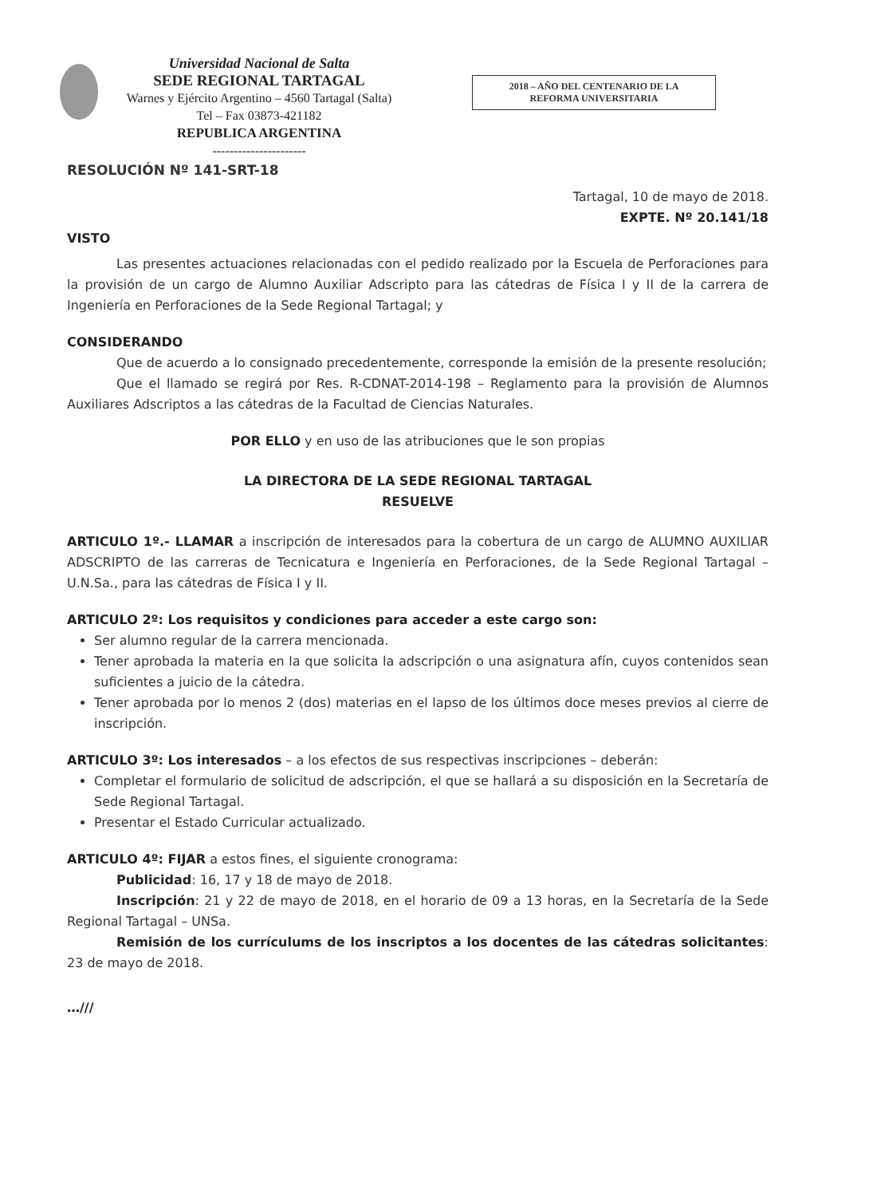Universidad Nacional de Salta
SEDE REGIONAL TARTAGAL
Warnes y Ejército Argentino – 4560 Tartagal (Salta)
Tel – Fax 03873-421182
REPUBLICA ARGENTINA
----------------------
2018 – AÑO DEL CENTENARIO DE LA
REFORMA UNIVERSITARIA
RESOLUCIÓN Nº 141-SRT-18
Tartagal, 10 de mayo de 2018.
EXPTE. Nº 20.141/18
VISTO
Las presentes actuaciones relacionadas con el pedido realizado por la Escuela de Perforaciones para la provisión de un cargo de Alumno Auxiliar Adscripto para las cátedras de Física I y II de la carrera de Ingeniería en Perforaciones de la Sede Regional Tartagal; y
CONSIDERANDO
Que de acuerdo a lo consignado precedentemente, corresponde la emisión de la presente resolución;
Que el llamado se regirá por Res. R-CDNAT-2014-198 – Reglamento para la provisión de Alumnos Auxiliares Adscriptos a las cátedras de la Facultad de Ciencias Naturales.
POR ELLO y en uso de las atribuciones que le son propias
LA DIRECTORA DE LA SEDE REGIONAL TARTAGAL
RESUELVE
ARTICULO 1º.- LLAMAR a inscripción de interesados para la cobertura de un cargo de ALUMNO AUXILIAR ADSCRIPTO de las carreras de Tecnicatura e Ingeniería en Perforaciones, de la Sede Regional Tartagal – U.N.Sa., para las cátedras de Física I y II.
ARTICULO 2º: Los requisitos y condiciones para acceder a este cargo son:
Ser alumno regular de la carrera mencionada.
Tener aprobada la materia en la que solicita la adscripción o una asignatura afín, cuyos contenidos sean suficientes a juicio de la cátedra.
Tener aprobada por lo menos 2 (dos) materias en el lapso de los últimos doce meses previos al cierre de inscripción.
ARTICULO 3º: Los interesados – a los efectos de sus respectivas inscripciones – deberán:
Completar el formulario de solicitud de adscripción, el que se hallará a su disposición en la Secretaría de Sede Regional Tartagal.
Presentar el Estado Curricular actualizado.
ARTICULO 4º: FIJAR a estos fines, el siguiente cronograma:
Publicidad: 16, 17 y 18 de mayo de 2018.
Inscripción: 21 y 22 de mayo de 2018, en el horario de 09 a 13 horas, en la Secretaría de la Sede Regional Tartagal – UNSa.
Remisión de los currículums de los inscriptos a los docentes de las cátedras solicitantes: 23 de mayo de 2018.
…///